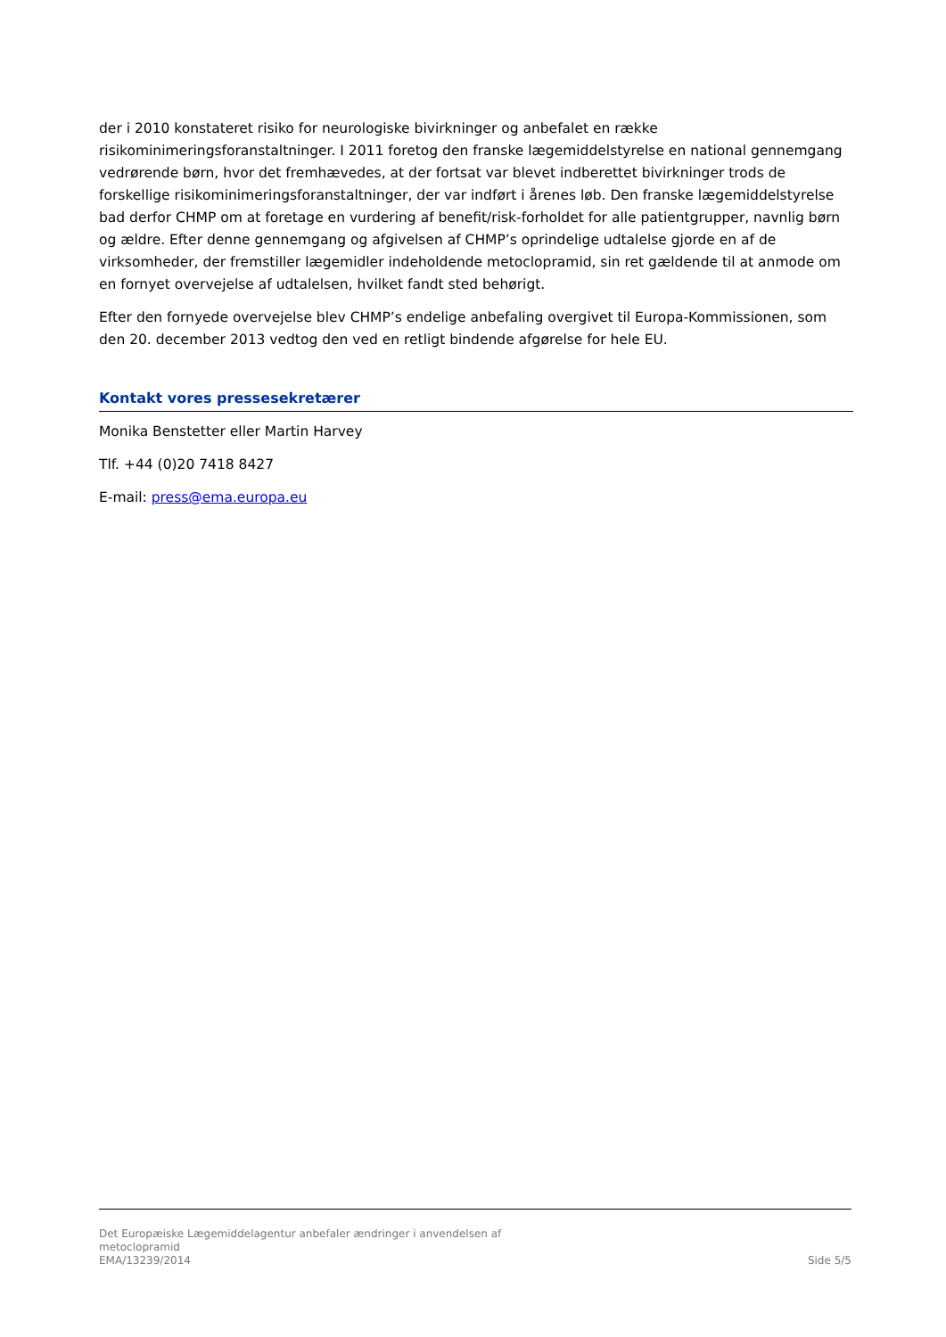der i 2010 konstateret risiko for neurologiske bivirkninger og anbefalet en række risikominimeringsforanstaltninger. I 2011 foretog den franske lægemiddelstyrelse en national gennemgang vedrørende børn, hvor det fremhævedes, at der fortsat var blevet indberettet bivirkninger trods de forskellige risikominimeringsforanstaltninger, der var indført i årenes løb. Den franske lægemiddelstyrelse bad derfor CHMP om at foretage en vurdering af benefit/risk-forholdet for alle patientgrupper, navnlig børn og ældre. Efter denne gennemgang og afgivelsen af CHMP’s oprindelige udtalelse gjorde en af de virksomheder, der fremstiller lægemidler indeholdende metoclopramid, sin ret gældende til at anmode om en fornyet overvejelse af udtalelsen, hvilket fandt sted behørigt.
Efter den fornyede overvejelse blev CHMP’s endelige anbefaling overgivet til Europa-Kommissionen, som den 20. december 2013 vedtog den ved en retligt bindende afgørelse for hele EU.
Kontakt vores pressesekretærer
Monika Benstetter eller Martin Harvey
Tlf. +44 (0)20 7418 8427
E-mail: press@ema.europa.eu
Det Europæiske Lægemiddelagentur anbefaler ændringer i anvendelsen af
metoclopramid
EMA/13239/2014
Side 5/5